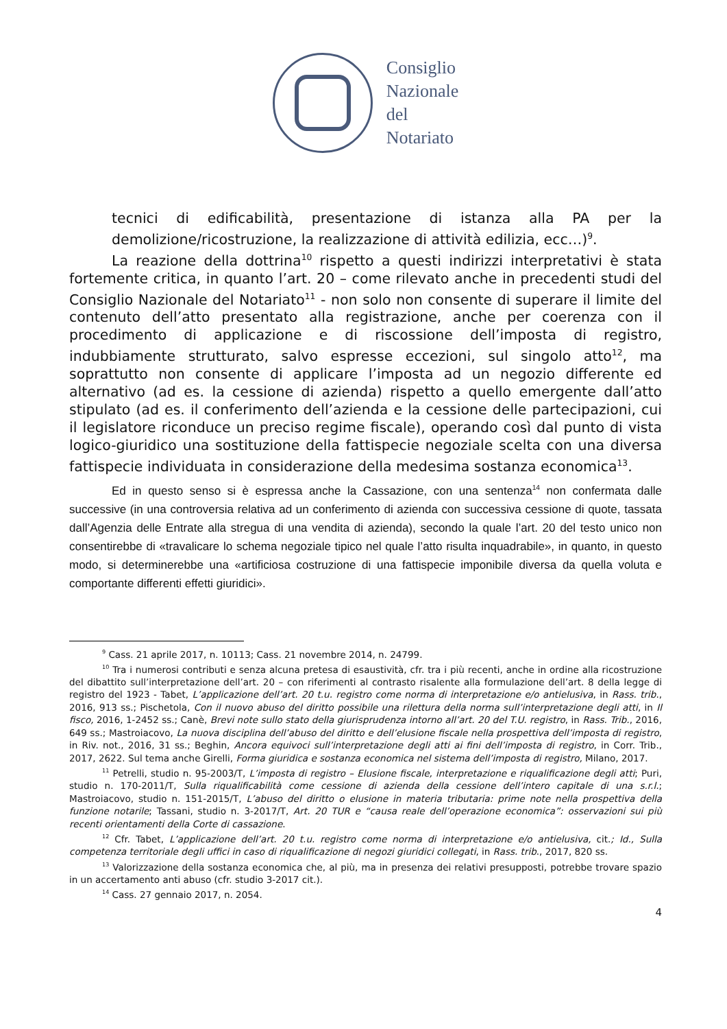Consiglio
Nazionale
del
Notariato
tecnici di edificabilità, presentazione di istanza alla PA per la demolizione/ricostruzione, la realizzazione di attività edilizia, ecc…)<sup>9</sup>.
La reazione della dottrina<sup>10</sup> rispetto a questi indirizzi interpretativi è stata fortemente critica, in quanto l’art. 20 – come rilevato anche in precedenti studi del Consiglio Nazionale del Notariato<sup>11</sup> - non solo non consente di superare il limite del contenuto dell’atto presentato alla registrazione, anche per coerenza con il procedimento di applicazione e di riscossione dell’imposta di registro, indubbiamente strutturato, salvo espresse eccezioni, sul singolo atto<sup>12</sup>, ma soprattutto non consente di applicare l’imposta ad un negozio differente ed alternativo (ad es. la cessione di azienda) rispetto a quello emergente dall’atto stipulato (ad es. il conferimento dell’azienda e la cessione delle partecipazioni, cui il legislatore riconduce un preciso regime fiscale), operando così dal punto di vista logico-giuridico una sostituzione della fattispecie negoziale scelta con una diversa fattispecie individuata in considerazione della medesima sostanza economica<sup>13</sup>.
Ed in questo senso si è espressa anche la Cassazione, con una sentenza<sup>14</sup> non confermata dalle successive (in una controversia relativa ad un conferimento di azienda con successiva cessione di quote, tassata dall’Agenzia delle Entrate alla stregua di una vendita di azienda), secondo la quale l’art. 20 del testo unico non consentirebbe di «travalicare lo schema negoziale tipico nel quale l’atto risulta inquadrabile», in quanto, in questo modo, si determinerebbe una «artificiosa costruzione di una fattispecie imponibile diversa da quella voluta e comportante differenti effetti giuridici».
<sup>9</sup> Cass. 21 aprile 2017, n. 10113; Cass. 21 novembre 2014, n. 24799.
<sup>10</sup> Tra i numerosi contributi e senza alcuna pretesa di esaustività, cfr. tra i più recenti, anche in ordine alla ricostruzione del dibattito sull’interpretazione dell’art. 20 – con riferimenti al contrasto risalente alla formulazione dell’art. 8 della legge di registro del 1923 - Tabet, L’applicazione dell’art. 20 t.u. registro come norma di interpretazione e/o antielusiva, in Rass. trib., 2016, 913 ss.; Pischetola, Con il nuovo abuso del diritto possibile una rilettura della norma sull’interpretazione degli atti, in Il fisco, 2016, 1-2452 ss.; Canè, Brevi note sullo stato della giurisprudenza intorno all’art. 20 del T.U. registro, in Rass. Trib., 2016, 649 ss.; Mastroiacovo, La nuova disciplina dell’abuso del diritto e dell’elusione fiscale nella prospettiva dell’imposta di registro, in Riv. not., 2016, 31 ss.; Beghin, Ancora equivoci sull’interpretazione degli atti ai fini dell’imposta di registro, in Corr. Trib., 2017, 2622. Sul tema anche Girelli, Forma giuridica e sostanza economica nel sistema dell’imposta di registro, Milano, 2017.
<sup>11</sup> Petrelli, studio n. 95-2003/T, L’imposta di registro – Elusione fiscale, interpretazione e riqualificazione degli atti; Puri, studio n. 170-2011/T, Sulla riqualificabilità come cessione di azienda della cessione dell’intero capitale di una s.r.l.; Mastroiacovo, studio n. 151-2015/T, L’abuso del diritto o elusione in materia tributaria: prime note nella prospettiva della funzione notarile; Tassani, studio n. 3-2017/T, Art. 20 TUR e “causa reale dell’operazione economica”: osservazioni sui più recenti orientamenti della Corte di cassazione.
<sup>12</sup> Cfr. Tabet, L’applicazione dell’art. 20 t.u. registro come norma di interpretazione e/o antielusiva, cit.; Id., Sulla competenza territoriale degli uffici in caso di riqualificazione di negozi giuridici collegati, in Rass. trib., 2017, 820 ss.
<sup>13</sup> Valorizzazione della sostanza economica che, al più, ma in presenza dei relativi presupposti, potrebbe trovare spazio in un accertamento anti abuso (cfr. studio 3-2017 cit.).
<sup>14</sup> Cass. 27 gennaio 2017, n. 2054.
4